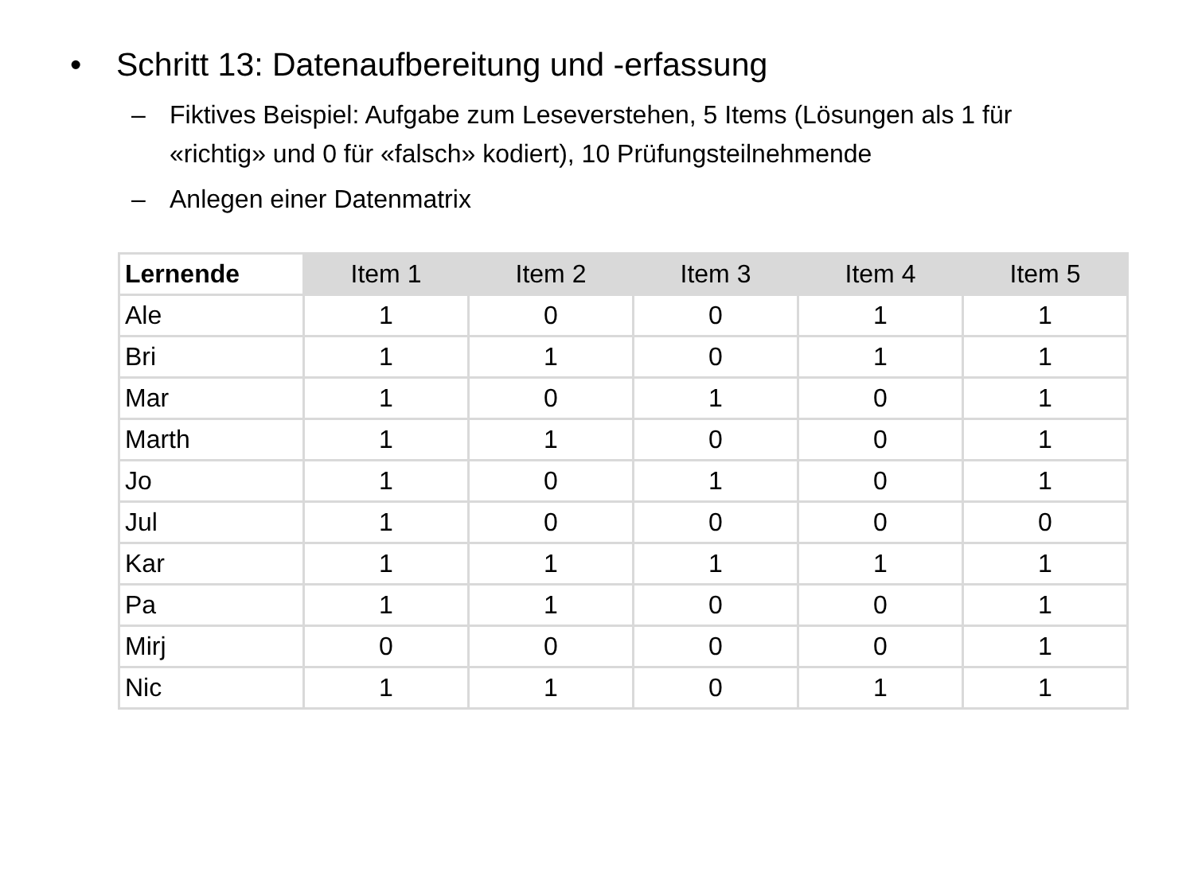• Schritt 13: Datenaufbereitung und -erfassung
– Fiktives Beispiel: Aufgabe zum Leseverstehen, 5 Items (Lösungen als 1 für «richtig» und 0 für «falsch» kodiert), 10 Prüfungsteilnehmende
– Anlegen einer Datenmatrix
| Lernende | Item 1 | Item 2 | Item 3 | Item 4 | Item 5 |
| --- | --- | --- | --- | --- | --- |
| Ale | 1 | 0 | 0 | 1 | 1 |
| Bri | 1 | 1 | 0 | 1 | 1 |
| Mar | 1 | 0 | 1 | 0 | 1 |
| Marth | 1 | 1 | 0 | 0 | 1 |
| Jo | 1 | 0 | 1 | 0 | 1 |
| Jul | 1 | 0 | 0 | 0 | 0 |
| Kar | 1 | 1 | 1 | 1 | 1 |
| Pa | 1 | 1 | 0 | 0 | 1 |
| Mirj | 0 | 0 | 0 | 0 | 1 |
| Nic | 1 | 1 | 0 | 1 | 1 |